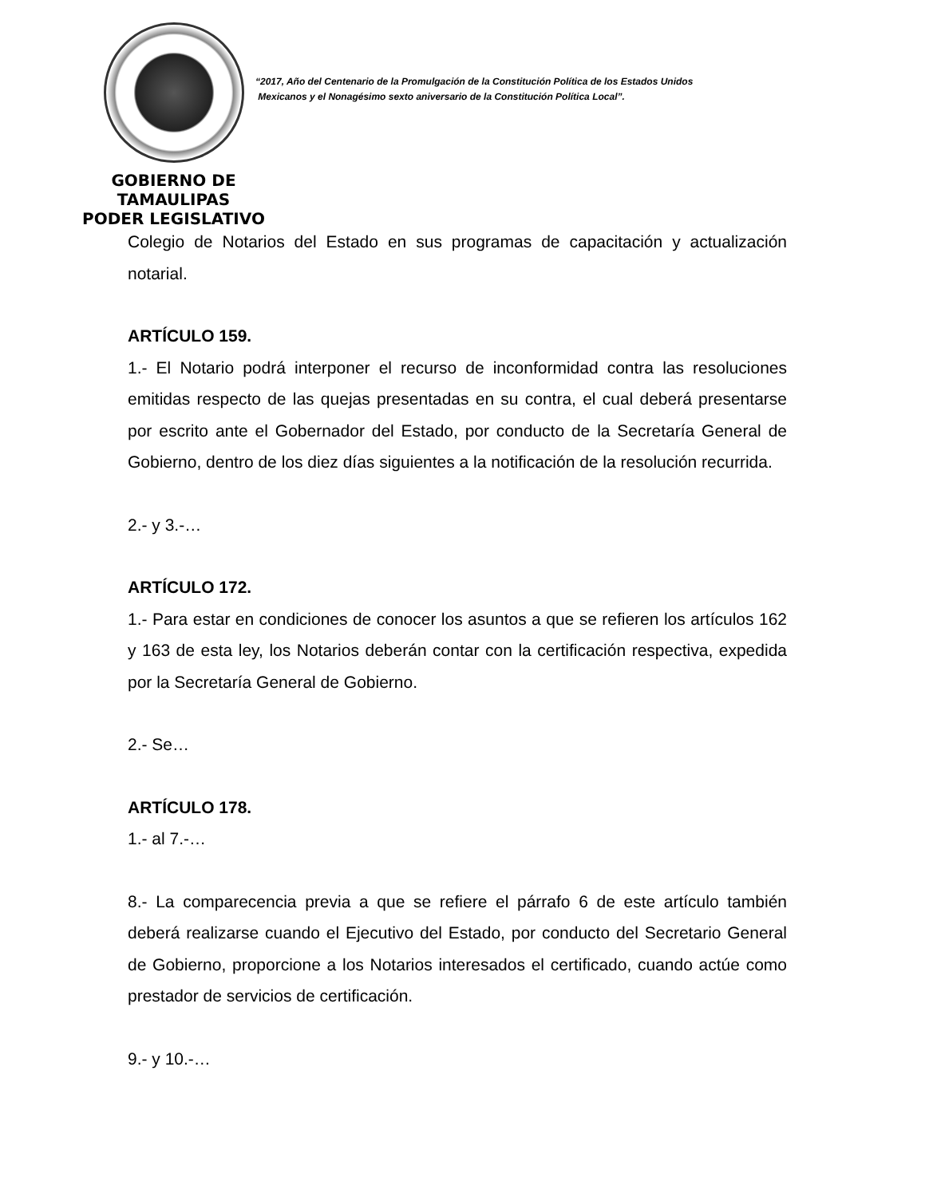GOBIERNO DE TAMAULIPAS
PODER LEGISLATIVO
“2017, Año del Centenario de la Promulgación de la Constitución Política de los Estados Unidos
Mexicanos y el Nonagésimo sexto aniversario de la Constitución Política Local”.
Colegio de Notarios del Estado en sus programas de capacitación y actualización notarial.
ARTÍCULO 159.
1.- El Notario podrá interponer el recurso de inconformidad contra las resoluciones emitidas respecto de las quejas presentadas en su contra, el cual deberá presentarse por escrito ante el Gobernador del Estado, por conducto de la Secretaría General de Gobierno, dentro de los diez días siguientes a la notificación de la resolución recurrida.
2.- y 3.-…
ARTÍCULO 172.
1.- Para estar en condiciones de conocer los asuntos a que se refieren los artículos 162 y 163 de esta ley, los Notarios deberán contar con la certificación respectiva, expedida por la Secretaría General de Gobierno.
2.- Se…
ARTÍCULO 178.
1.- al 7.-…
8.- La comparecencia previa a que se refiere el párrafo 6 de este artículo también deberá realizarse cuando el Ejecutivo del Estado, por conducto del Secretario General de Gobierno, proporcione a los Notarios interesados el certificado, cuando actúe como prestador de servicios de certificación.
9.- y 10.-…